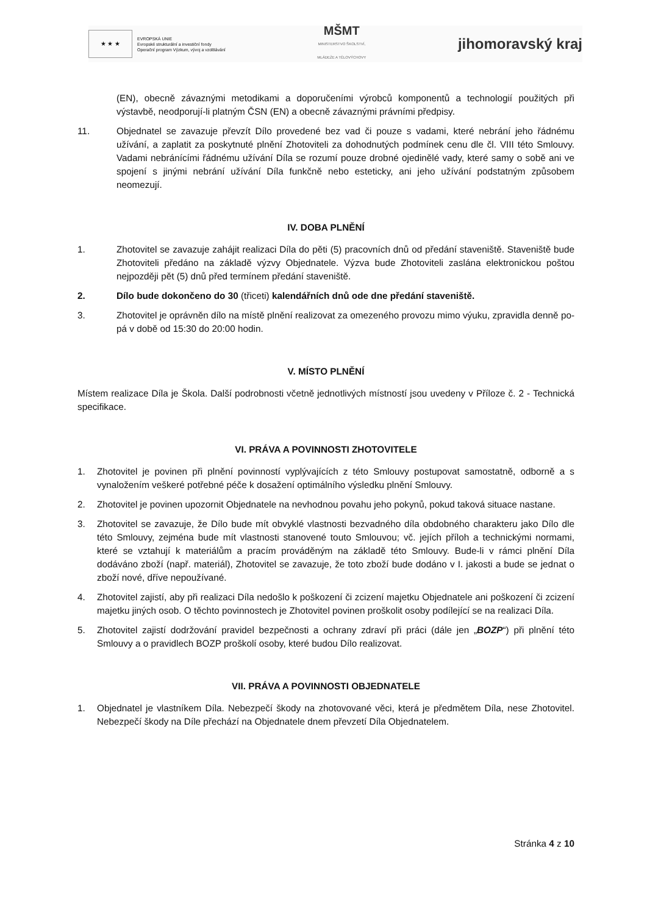★ ★ ★
EVROPSKÁ UNIE
Evropské strukturální a investiční fondy
Operační program Výzkum, vývoj a vzdělávání
MŠMT
MINISTERSTVO ŠKOLSTVÍ,
MLÁDEŽE A TĚLOVÝCHOVY
jihomoravský kraj
(EN), obecně závaznými metodikami a doporučeními výrobců komponentů a technologií použitých při výstavbě, neodporují-li platným ČSN (EN) a obecně závaznými právními předpisy.
11. Objednatel se zavazuje převzít Dílo provedené bez vad či pouze s vadami, které nebrání jeho řádnému užívání, a zaplatit za poskytnuté plnění Zhotoviteli za dohodnutých podmínek cenu dle čl. VIII této Smlouvy. Vadami nebránícími řádnému užívání Díla se rozumí pouze drobné ojedinělé vady, které samy o sobě ani ve spojení s jinými nebrání užívání Díla funkčně nebo esteticky, ani jeho užívání podstatným způsobem neomezují.
IV. DOBA PLNĚNÍ
1. Zhotovitel se zavazuje zahájit realizaci Díla do pěti (5) pracovních dnů od předání staveniště. Staveniště bude Zhotoviteli předáno na základě výzvy Objednatele. Výzva bude Zhotoviteli zaslána elektronickou poštou nejpozději pět (5) dnů před termínem předání staveniště.
2. Dílo bude dokončeno do 30 (třiceti) kalendářních dnů ode dne předání staveniště.
3. Zhotovitel je oprávněn dílo na místě plnění realizovat za omezeného provozu mimo výuku, zpravidla denně po-pá v době od 15:30 do 20:00 hodin.
V. MÍSTO PLNĚNÍ
Místem realizace Díla je Škola. Další podrobnosti včetně jednotlivých místností jsou uvedeny v Příloze č. 2 - Technická specifikace.
VI. PRÁVA A POVINNOSTI ZHOTOVITELE
1. Zhotovitel je povinen při plnění povinností vyplývajících z této Smlouvy postupovat samostatně, odborně a s vynaložením veškeré potřebné péče k dosažení optimálního výsledku plnění Smlouvy.
2. Zhotovitel je povinen upozornit Objednatele na nevhodnou povahu jeho pokynů, pokud taková situace nastane.
3. Zhotovitel se zavazuje, že Dílo bude mít obvyklé vlastnosti bezvadného díla obdobného charakteru jako Dílo dle této Smlouvy, zejména bude mít vlastnosti stanovené touto Smlouvou; vč. jejích příloh a technickými normami, které se vztahují k materiálům a pracím prováděným na základě této Smlouvy. Bude-li v rámci plnění Díla dodáváno zboží (např. materiál), Zhotovitel se zavazuje, že toto zboží bude dodáno v I. jakosti a bude se jednat o zboží nové, dříve nepoužívané.
4. Zhotovitel zajistí, aby při realizaci Díla nedošlo k poškození či zcizení majetku Objednatele ani poškození či zcizení majetku jiných osob. O těchto povinnostech je Zhotovitel povinen proškolit osoby podílející se na realizaci Díla.
5. Zhotovitel zajistí dodržování pravidel bezpečnosti a ochrany zdraví při práci (dále jen „BOZP“) při plnění této Smlouvy a o pravidlech BOZP proškolí osoby, které budou Dílo realizovat.
VII. PRÁVA A POVINNOSTI OBJEDNATELE
1. Objednatel je vlastníkem Díla. Nebezpečí škody na zhotovované věci, která je předmětem Díla, nese Zhotovitel. Nebezpečí škody na Díle přechází na Objednatele dnem převzetí Díla Objednatelem.
Stránka 4 z 10